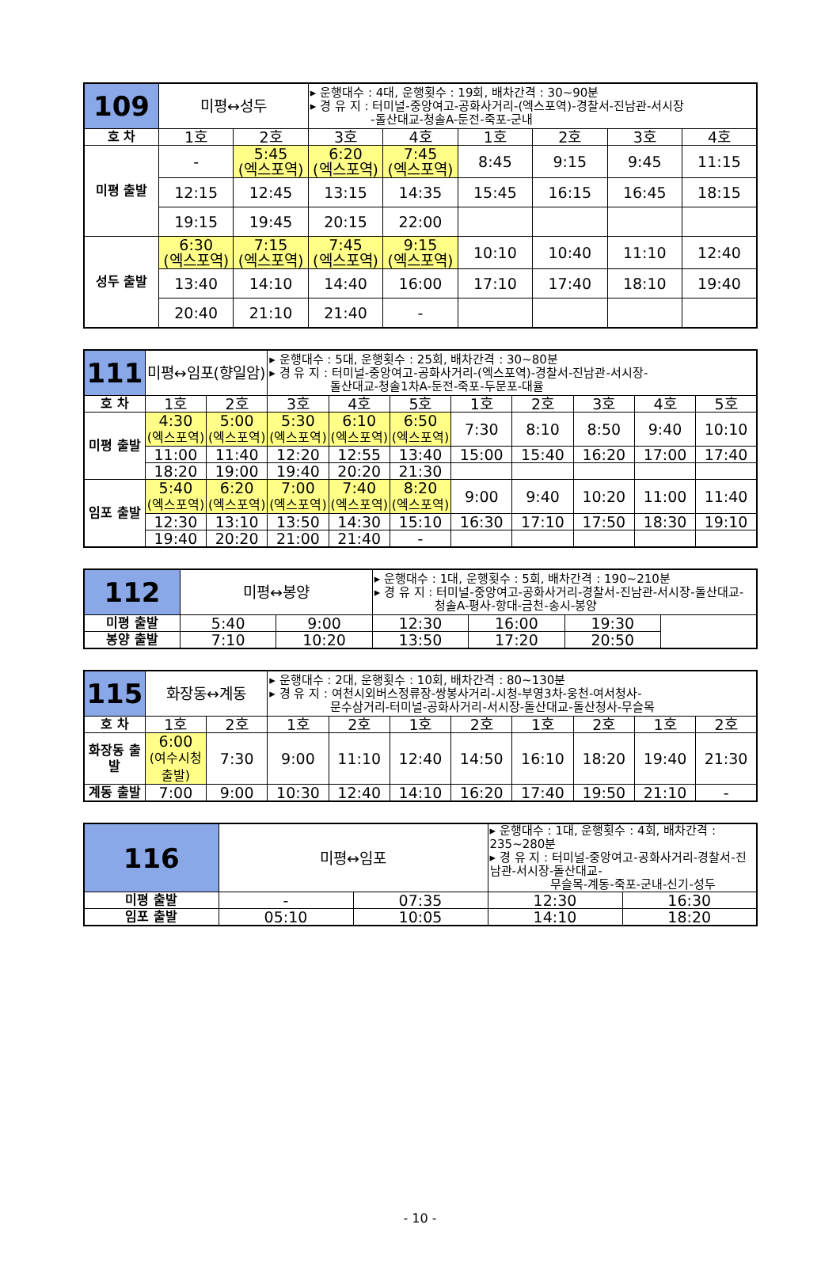| 109 | 미평↔성두 | | ▸ 운행대수 : 4대, 운행횟수 : 19회, 배차간격 : 30~90분 ▸ 경 유 지 : 터미널-중앙여고-공화사거리-(엑스포역)-경찰서-진남관-서시장 -돌산대교-청솔A-둔전-죽포-군내 | | | | | |
| 호 차 | 1호 | 2호 | 3호 | 4호 | 1호 | 2호 | 3호 | 4호 |
| 미평 출발 | - | 5:45 (엑스포역) | 6:20 (엑스포역) | 7:45 (엑스포역) | 8:45 | 9:15 | 9:45 | 11:15 |
| | 12:15 | 12:45 | 13:15 | 14:35 | 15:45 | 16:15 | 16:45 | 18:15 |
| | 19:15 | 19:45 | 20:15 | 22:00 | | | | |
| 성두 출발 | 6:30 (엑스포역) | 7:15 (엑스포역) | 7:45 (엑스포역) | 9:15 (엑스포역) | 10:10 | 10:40 | 11:10 | 12:40 |
| | 13:40 | 14:10 | 14:40 | 16:00 | 17:10 | 17:40 | 18:10 | 19:40 |
| | 20:40 | 21:10 | 21:40 | - | | | | |
| 111 | 미평↔임포(향일암) | | ▸ 운행대수 : 5대, 운행횟수 : 25회, 배차간격 : 30~80분 ▸ 경 유 지 : 터미널-중앙여고-공화사거리-(엑스포역)-경찰서-진남관-서시장- 돌산대교-청솔1차A-둔전-죽포-두문포-대율 | | | | | | | |
| 호 차 | 1호 | 2호 | 3호 | 4호 | 5호 | 1호 | 2호 | 3호 | 4호 | 5호 |
| 미평 출발 | 4:30 (엑스포역) | 5:00 (엑스포역) | 5:30 (엑스포역) | 6:10 (엑스포역) | 6:50 (엑스포역) | 7:30 | 8:10 | 8:50 | 9:40 | 10:10 |
| | 11:00 | 11:40 | 12:20 | 12:55 | 13:40 | 15:00 | 15:40 | 16:20 | 17:00 | 17:40 |
| | 18:20 | 19:00 | 19:40 | 20:20 | 21:30 | | | | | |
| 임포 출발 | 5:40 (엑스포역) | 6:20 (엑스포역) | 7:00 (엑스포역) | 7:40 (엑스포역) | 8:20 (엑스포역) | 9:00 | 9:40 | 10:20 | 11:00 | 11:40 |
| | 12:30 | 13:10 | 13:50 | 14:30 | 15:10 | 16:30 | 17:10 | 17:50 | 18:30 | 19:10 |
| | 19:40 | 20:20 | 21:00 | 21:40 | - | | | | | |
| 112 | 미평↔봉양 | | ▸ 운행대수 : 1대, 운행횟수 : 5회, 배차간격 : 190~210분 ▸ 경 유 지 : 터미널-중앙여고-공화사거리-경찰서-진남관-서시장-돌산대교- 청솔A-평사-항대-금천-송시-봉양 | | |
| 미평 출발 | 5:40 | 9:00 | 12:30 | 16:00 | 19:30 |
| 봉양 출발 | 7:10 | 10:20 | 13:50 | 17:20 | 20:50 |
| 115 | 화장동↔계동 | | ▸ 운행대수 : 2대, 운행횟수 : 10회, 배차간격 : 80~130분 ▸ 경 유 지 : 여천시외버스정류장-쌍봉사거리-시청-부영3차-웅천-여서청사- 문수삼거리-터미널-공화사거리-서시장-돌산대교-돌산청사-무슬목 | | | | | | | |
| 호 차 | 1호 | 2호 | 1호 | 2호 | 1호 | 2호 | 1호 | 2호 | 1호 | 2호 |
| 화장동 출발 | 6:00 (여수시청출발) | 7:30 | 9:00 | 11:10 | 12:40 | 14:50 | 16:10 | 18:20 | 19:40 | 21:30 |
| 계동 출발 | 7:00 | 9:00 | 10:30 | 12:40 | 14:10 | 16:20 | 17:40 | 19:50 | 21:10 | - |
| 116 | 미평↔임포 | | ▸ 운행대수 : 1대, 운행횟수 : 4회, 배차간격 : 235~280분 ▸ 경 유 지 : 터미널-중앙여고-공화사거리-경찰서-진남관-서시장-돌산대교- 무슬목-계동-죽포-군내-신기-성두 | |
| 미평 출발 | - | 07:35 | 12:30 | 16:30 |
| 임포 출발 | 05:10 | 10:05 | 14:10 | 18:20 |
- 10 -